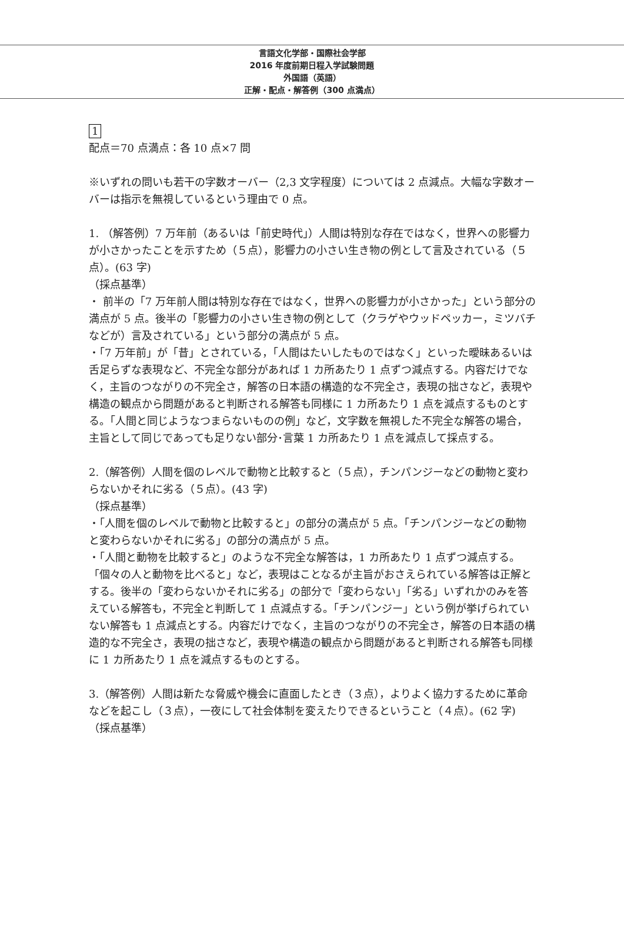言語文化学部・国際社会学部
2016 年度前期日程入学試験問題
外国語（英語）
正解・配点・解答例（300 点満点）
1
配点＝70 点満点：各 10 点×7 問
※いずれの問いも若干の字数オーバー（2,3 文字程度）については 2 点減点。大幅な字数オーバーは指示を無視しているという理由で 0 点。
1. （解答例）7 万年前（あるいは「前史時代」）人間は特別な存在ではなく，世界への影響力が小さかったことを示すため（５点），影響力の小さい生き物の例として言及されている（５点）。(63 字)
（採点基準）
・ 前半の「7 万年前人間は特別な存在ではなく，世界への影響力が小さかった」という部分の満点が 5 点。後半の「影響力の小さい生き物の例として（クラゲやウッドペッカー，ミツバチなどが）言及されている」という部分の満点が 5 点。
・「7 万年前」が「昔」とされている，「人間はたいしたものではなく」といった曖昧あるいは舌足らずな表現など、不完全な部分があれば 1 カ所あたり 1 点ずつ減点する。内容だけでなく，主旨のつながりの不完全さ，解答の日本語の構造的な不完全さ，表現の拙さなど，表現や構造の観点から問題があると判断される解答も同様に 1 カ所あたり 1 点を減点するものとする。「人間と同じようなつまらないものの例」など，文字数を無視した不完全な解答の場合，主旨として同じであっても足りない部分･言葉 1 カ所あたり 1 点を減点して採点する。
2.（解答例）人間を個のレベルで動物と比較すると（５点），チンパンジーなどの動物と変わらないかそれに劣る（５点）。(43 字)
（採点基準）
・「人間を個のレベルで動物と比較すると」の部分の満点が 5 点。「チンパンジーなどの動物と変わらないかそれに劣る」の部分の満点が 5 点。
・「人間と動物を比較すると」のような不完全な解答は，1 カ所あたり 1 点ずつ減点する。「個々の人と動物を比べると」など，表現はことなるが主旨がおさえられている解答は正解とする。後半の「変わらないかそれに劣る」の部分で「変わらない」「劣る」いずれかのみを答えている解答も，不完全と判断して 1 点減点する。「チンパンジー」という例が挙げられていない解答も 1 点減点とする。内容だけでなく，主旨のつながりの不完全さ，解答の日本語の構造的な不完全さ，表現の拙さなど，表現や構造の観点から問題があると判断される解答も同様に 1 カ所あたり 1 点を減点するものとする。
3.（解答例）人間は新たな脅威や機会に直面したとき（３点），よりよく協力するために革命などを起こし（３点），一夜にして社会体制を変えたりできるということ（４点）。(62 字)
（採点基準）